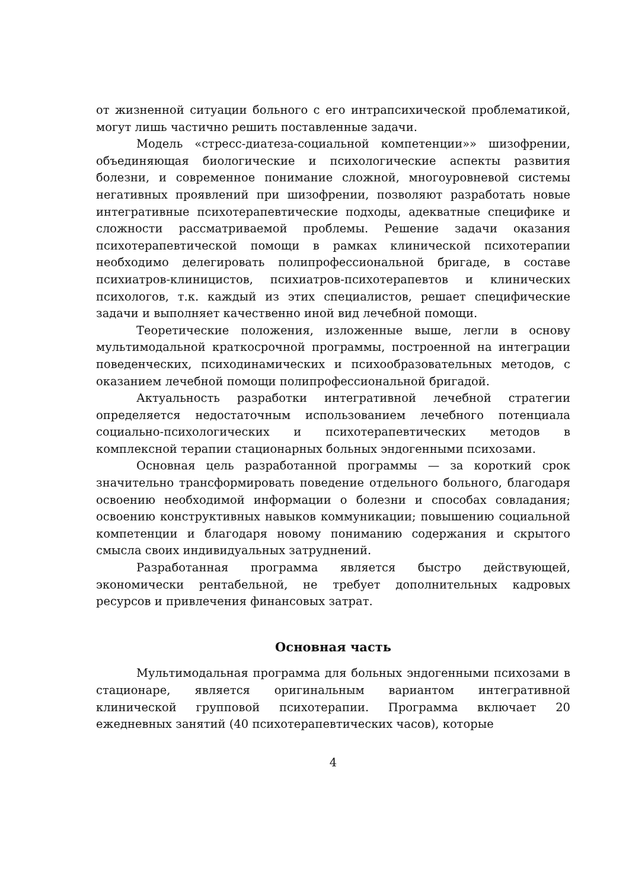от жизненной ситуации больного с его интрапсихической проблематикой, могут лишь частично решить поставленные задачи.
Модель «стресс-диатеза-социальной компетенции»» шизофрении, объединяющая биологические и психологические аспекты развития болезни, и современное понимание сложной, многоуровневой системы негативных проявлений при шизофрении, позволяют разработать новые интегративные психотерапевтические подходы, адекватные специфике и сложности рассматриваемой проблемы. Решение задачи оказания психотерапевтической помощи в рамках клинической психотерапии необходимо делегировать полипрофессиональной бригаде, в составе психиатров-клиницистов, психиатров-психотерапевтов и клинических психологов, т.к. каждый из этих специалистов, решает специфические задачи и выполняет качественно иной вид лечебной помощи.
Теоретические положения, изложенные выше, легли в основу мультимодальной краткосрочной программы, построенной на интеграции поведенческих, психодинамических и психообразовательных методов, с оказанием лечебной помощи полипрофессиональной бригадой.
Актуальность разработки интегративной лечебной стратегии определяется недостаточным использованием лечебного потенциала социально-психологических и психотерапевтических методов в комплексной терапии стационарных больных эндогенными психозами.
Основная цель разработанной программы — за короткий срок значительно трансформировать поведение отдельного больного, благодаря освоению необходимой информации о болезни и способах совладания; освоению конструктивных навыков коммуникации; повышению социальной компетенции и благодаря новому пониманию содержания и скрытого смысла своих индивидуальных затруднений.
Разработанная программа является быстро действующей, экономически рентабельной, не требует дополнительных кадровых ресурсов и привлечения финансовых затрат.
Основная часть
Мультимодальная программа для больных эндогенными психозами в стационаре, является оригинальным вариантом интегративной клинической групповой психотерапии. Программа включает 20 ежедневных занятий (40 психотерапевтических часов), которые
4